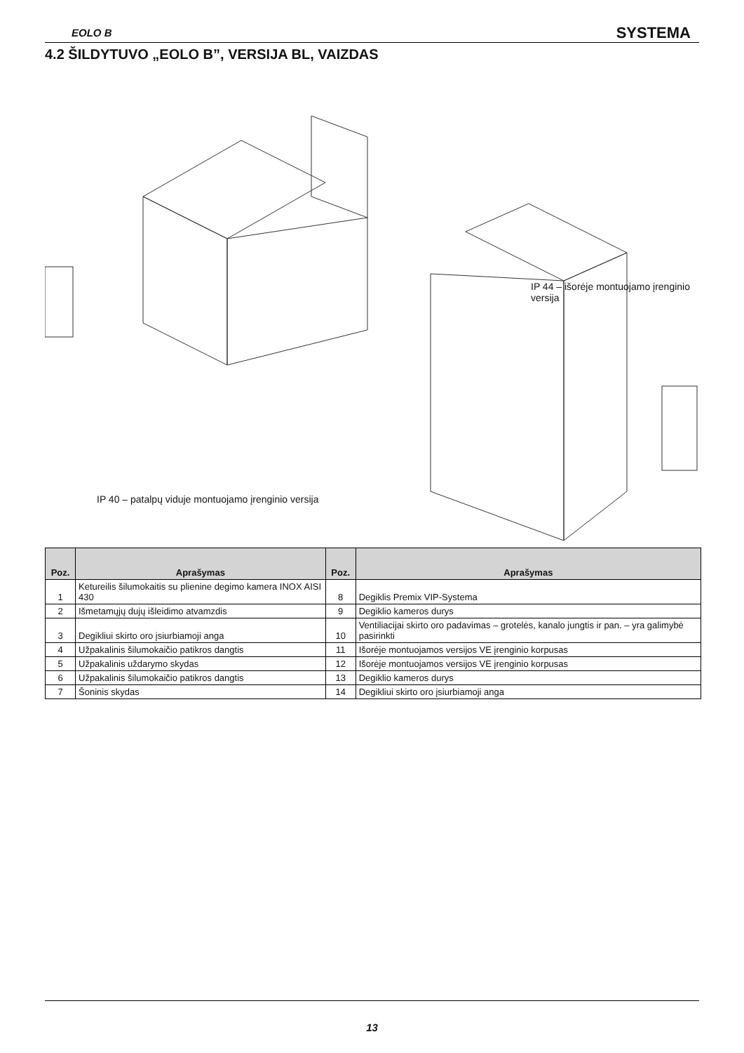EOLO B SYSTEMA
4.2 ŠILDYTUVO „EOLO B”, VERSIJA BL, VAIZDAS
IP 44 – išorėje montuojamo įrenginio versija
IP 40 – patalpų viduje montuojamo įrenginio versija
| Poz. | Aprašymas | Poz. | Aprašymas |
| --- | --- | --- | --- |
| 1 | Ketureilis šilumokaitis su plienine degimo kamera INOX AISI 430 | 8 | Degiklis Premix VIP-Systema |
| 2 | Išmetamųjų dujų išleidimo atvamzdis | 9 | Degiklio kameros durys |
| 3 | Degikliui skirto oro įsiurbiamoji anga | 10 | Ventiliacijai skirto oro padavimas – grotelės, kanalo jungtis ir pan. – yra galimybė pasirinkti |
| 4 | Užpakalinis šilumokaičio patikros dangtis | 11 | Išorėje montuojamos versijos VE įrenginio korpusas |
| 5 | Užpakalinis uždarymo skydas | 12 | Išorėje montuojamos versijos VE įrenginio korpusas |
| 6 | Užpakalinis šilumokaičio patikros dangtis | 13 | Degiklio kameros durys |
| 7 | Šoninis skydas | 14 | Degikliui skirto oro įsiurbiamoji anga |
13